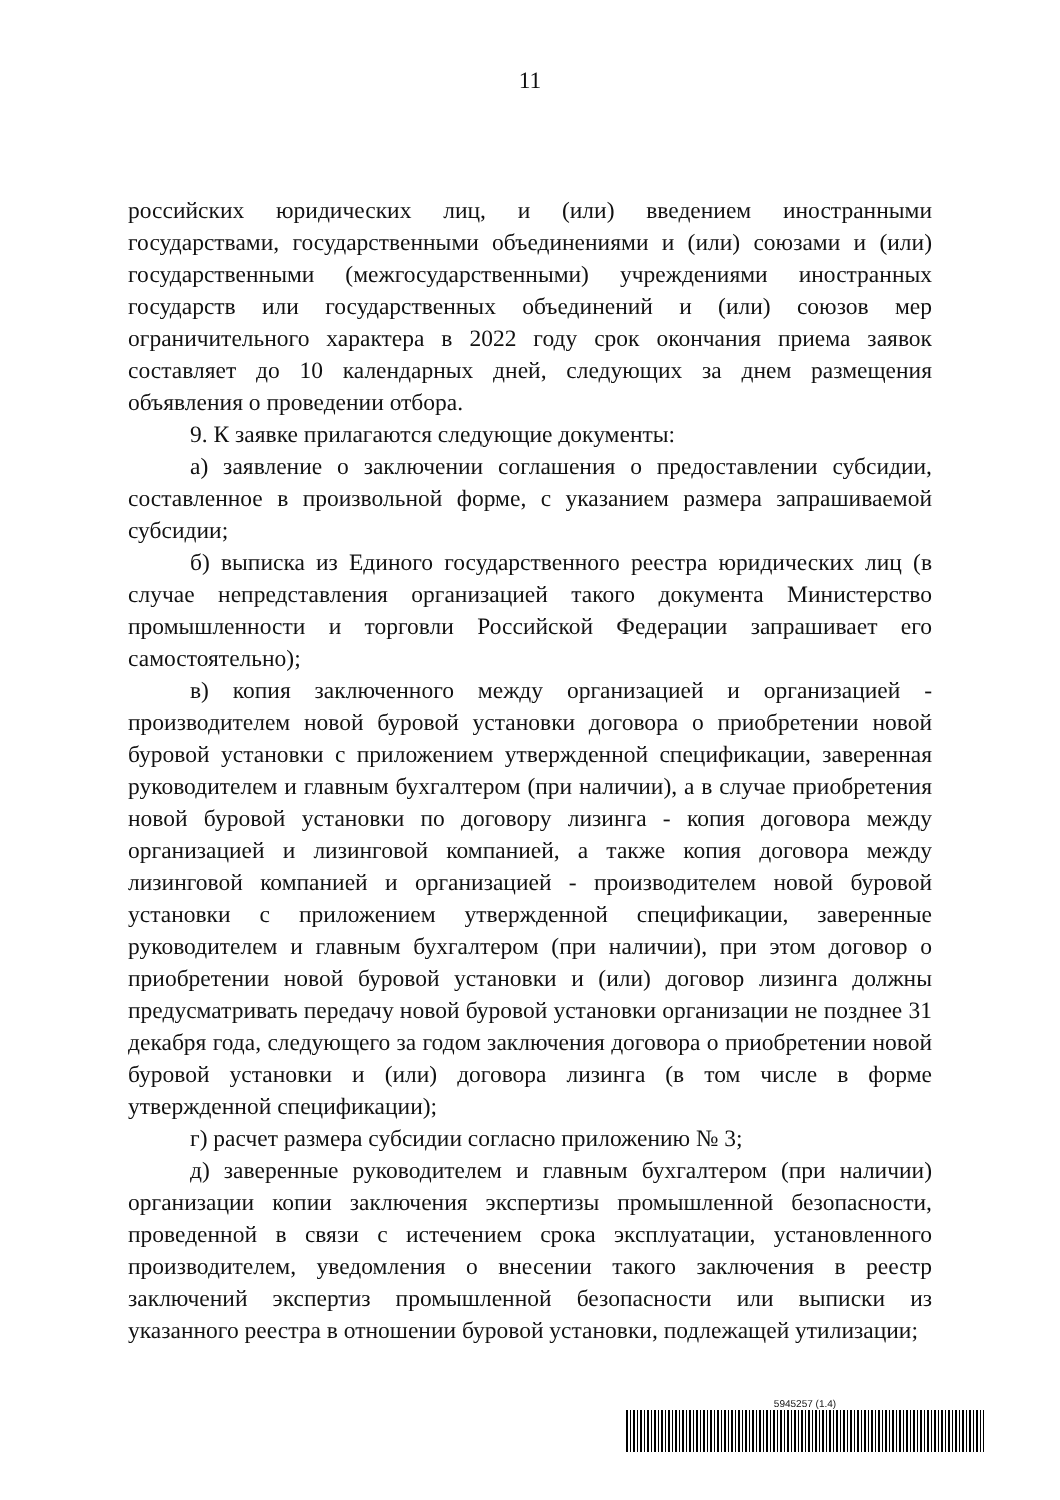11
российских юридических лиц, и (или) введением иностранными государствами, государственными объединениями и (или) союзами и (или) государственными (межгосударственными) учреждениями иностранных государств или государственных объединений и (или) союзов мер ограничительного характера в 2022 году срок окончания приема заявок составляет до 10 календарных дней, следующих за днем размещения объявления о проведении отбора.
9. К заявке прилагаются следующие документы:
а) заявление о заключении соглашения о предоставлении субсидии, составленное в произвольной форме, с указанием размера запрашиваемой субсидии;
б) выписка из Единого государственного реестра юридических лиц (в случае непредставления организацией такого документа Министерство промышленности и торговли Российской Федерации запрашивает его самостоятельно);
в) копия заключенного между организацией и организацией - производителем новой буровой установки договора о приобретении новой буровой установки с приложением утвержденной спецификации, заверенная руководителем и главным бухгалтером (при наличии), а в случае приобретения новой буровой установки по договору лизинга - копия договора между организацией и лизинговой компанией, а также копия договора между лизинговой компанией и организацией - производителем новой буровой установки с приложением утвержденной спецификации, заверенные руководителем и главным бухгалтером (при наличии), при этом договор о приобретении новой буровой установки и (или) договор лизинга должны предусматривать передачу новой буровой установки организации не позднее 31 декабря года, следующего за годом заключения договора о приобретении новой буровой установки и (или) договора лизинга (в том числе в форме утвержденной спецификации);
г) расчет размера субсидии согласно приложению № 3;
д) заверенные руководителем и главным бухгалтером (при наличии) организации копии заключения экспертизы промышленной безопасности, проведенной в связи с истечением срока эксплуатации, установленного производителем, уведомления о внесении такого заключения в реестр заключений экспертиз промышленной безопасности или выписки из указанного реестра в отношении буровой установки, подлежащей утилизации;
5945257 (1.4)